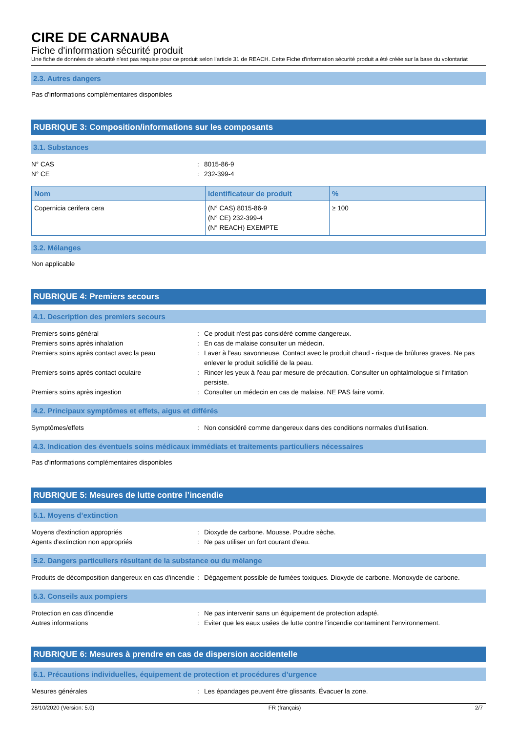CIRE DE CARNAUBA
Fiche d'information sécurité produit
Une fiche de données de sécurité n'est pas requise pour ce produit selon l'article 31 de REACH. Cette Fiche d'information sécurité produit a été créée sur la base du volontariat
2.3. Autres dangers
Pas d'informations complémentaires disponibles
RUBRIQUE 3: Composition/informations sur les composants
3.1. Substances
N° CAS
:
8015-86-9
N° CE
:
232-399-4
| Nom | Identificateur de produit | % |
| --- | --- | --- |
| Copernicia cerifera cera | (N° CAS) 8015-86-9 (N° CE) 232-399-4 (N° REACH) EXEMPTE | ≥ 100 |
3.2. Mélanges
Non applicable
RUBRIQUE 4: Premiers secours
4.1. Description des premiers secours
Premiers soins général
:
Ce produit n'est pas considéré comme dangereux.
Premiers soins après inhalation
:
En cas de malaise consulter un médecin.
Premiers soins après contact avec la peau
:
Laver à l'eau savonneuse. Contact avec le produit chaud - risque de brûlures graves. Ne pas enlever le produit solidifié de la peau.
Premiers soins après contact oculaire
:
Rincer les yeux à l'eau par mesure de précaution. Consulter un ophtalmologue si l'irritation persiste.
Premiers soins après ingestion
:
Consulter un médecin en cas de malaise. NE PAS faire vomir.
4.2. Principaux symptômes et effets, aigus et différés
Symptômes/effets
:
Non considéré comme dangereux dans des conditions normales d'utilisation.
4.3. Indication des éventuels soins médicaux immédiats et traitements particuliers nécessaires
Pas d'informations complémentaires disponibles
RUBRIQUE 5: Mesures de lutte contre l’incendie
5.1. Moyens d’extinction
Moyens d'extinction appropriés
:
Dioxyde de carbone. Mousse. Poudre sèche.
Agents d'extinction non appropriés
:
Ne pas utiliser un fort courant d'eau.
5.2. Dangers particuliers résultant de la substance ou du mélange
Produits de décomposition dangereux en cas d'incendie
:
Dégagement possible de fumées toxiques. Dioxyde de carbone. Monoxyde de carbone.
5.3. Conseils aux pompiers
Protection en cas d'incendie
:
Ne pas intervenir sans un équipement de protection adapté.
Autres informations
:
Eviter que les eaux usées de lutte contre l'incendie contaminent l'environnement.
RUBRIQUE 6: Mesures à prendre en cas de dispersion accidentelle
6.1. Précautions individuelles, équipement de protection et procédures d’urgence
Mesures générales
:
Les épandages peuvent être glissants. Évacuer la zone.
28/10/2020 (Version: 5.0) FR (français) 2/7